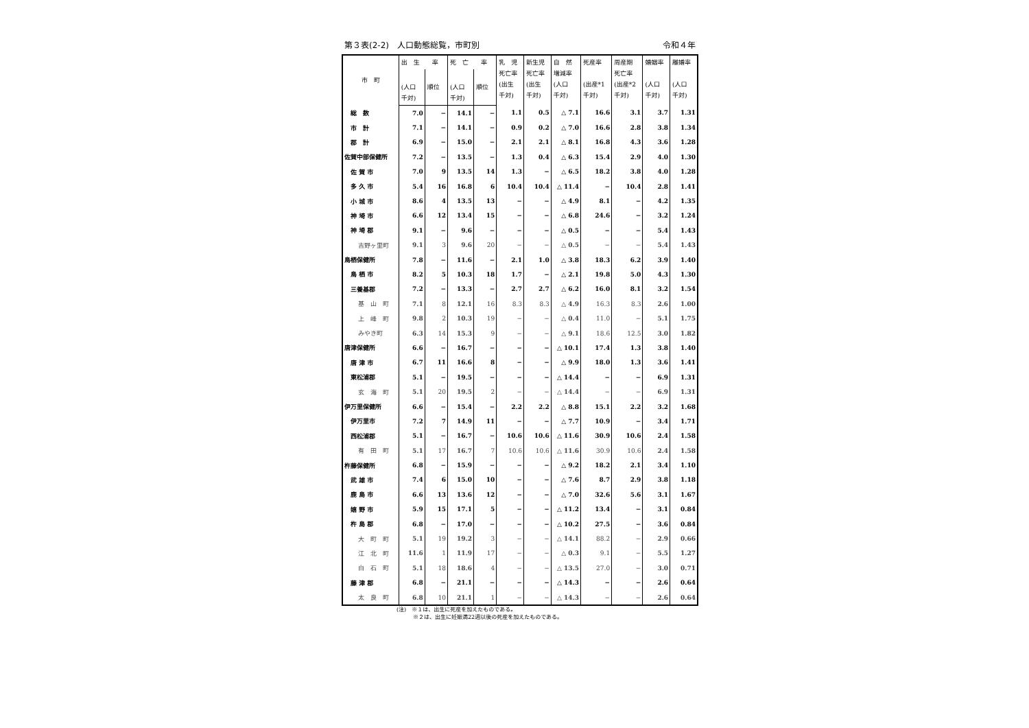第３表(2-2)　人口動態総覧，市町別 令和４年
| 市 町 | 出 生 率 | | 死 亡 率 | | 乳 児 死亡率 (出生 千対) | 新生児 死亡率 (出生 千対) | 自 然 増減率 (人口 千対) | 死産率 (出産*1 千対) | 周産期 死亡率 (出産*2 千対) | 婚姻率 (人口 千対) | 離婚率 (人口 千対) |
| --- | --- | --- | --- | --- | --- | --- | --- | --- | --- | --- | --- |
| | (人口 千対) | 順位 | (人口 千対) | 順位 | | | | | | | |
| 総 数 | 7.0 | − | 14.1 | − | 1.1 | 0.5 | △ 7.1 | 16.6 | 3.1 | 3.7 | 1.31 |
| 市 計 | 7.1 | − | 14.1 | − | 0.9 | 0.2 | △ 7.0 | 16.6 | 2.8 | 3.8 | 1.34 |
| 郡 計 | 6.9 | − | 15.0 | − | 2.1 | 2.1 | △ 8.1 | 16.8 | 4.3 | 3.6 | 1.28 |
| 佐賀中部保健所 | 7.2 | − | 13.5 | − | 1.3 | 0.4 | △ 6.3 | 15.4 | 2.9 | 4.0 | 1.30 |
| 佐 賀 市 | 7.0 | 9 | 13.5 | 14 | 1.3 | − | △ 6.5 | 18.2 | 3.8 | 4.0 | 1.28 |
| 多 久 市 | 5.4 | 16 | 16.8 | 6 | 10.4 | 10.4 | △ 11.4 | − | 10.4 | 2.8 | 1.41 |
| 小 城 市 | 8.6 | 4 | 13.5 | 13 | − | − | △ 4.9 | 8.1 | − | 4.2 | 1.35 |
| 神 埼 市 | 6.6 | 12 | 13.4 | 15 | − | − | △ 6.8 | 24.6 | − | 3.2 | 1.24 |
| 神 埼 郡 | 9.1 | − | 9.6 | − | − | − | △ 0.5 | − | − | 5.4 | 1.43 |
| 吉野ヶ里町 | 9.1 | 3 | 9.6 | 20 | − | − | △ 0.5 | − | − | 5.4 | 1.43 |
| 鳥栖保健所 | 7.8 | − | 11.6 | − | 2.1 | 1.0 | △ 3.8 | 18.3 | 6.2 | 3.9 | 1.40 |
| 鳥 栖 市 | 8.2 | 5 | 10.3 | 18 | 1.7 | − | △ 2.1 | 19.8 | 5.0 | 4.3 | 1.30 |
| 三養基郡 | 7.2 | − | 13.3 | − | 2.7 | 2.7 | △ 6.2 | 16.0 | 8.1 | 3.2 | 1.54 |
| 基 山 町 | 7.1 | 8 | 12.1 | 16 | 8.3 | 8.3 | △ 4.9 | 16.3 | 8.3 | 2.6 | 1.00 |
| 上 峰 町 | 9.8 | 2 | 10.3 | 19 | − | − | △ 0.4 | 11.0 | − | 5.1 | 1.75 |
| みやき町 | 6.3 | 14 | 15.3 | 9 | − | − | △ 9.1 | 18.6 | 12.5 | 3.0 | 1.82 |
| 唐津保健所 | 6.6 | − | 16.7 | − | − | − | △ 10.1 | 17.4 | 1.3 | 3.8 | 1.40 |
| 唐 津 市 | 6.7 | 11 | 16.6 | 8 | − | − | △ 9.9 | 18.0 | 1.3 | 3.6 | 1.41 |
| 東松浦郡 | 5.1 | − | 19.5 | − | − | − | △ 14.4 | − | − | 6.9 | 1.31 |
| 玄 海 町 | 5.1 | 20 | 19.5 | 2 | − | − | △ 14.4 | − | − | 6.9 | 1.31 |
| 伊万里保健所 | 6.6 | − | 15.4 | − | 2.2 | 2.2 | △ 8.8 | 15.1 | 2.2 | 3.2 | 1.68 |
| 伊万里市 | 7.2 | 7 | 14.9 | 11 | − | − | △ 7.7 | 10.9 | − | 3.4 | 1.71 |
| 西松浦郡 | 5.1 | − | 16.7 | − | 10.6 | 10.6 | △ 11.6 | 30.9 | 10.6 | 2.4 | 1.58 |
| 有 田 町 | 5.1 | 17 | 16.7 | 7 | 10.6 | 10.6 | △ 11.6 | 30.9 | 10.6 | 2.4 | 1.58 |
| 杵藤保健所 | 6.8 | − | 15.9 | − | − | − | △ 9.2 | 18.2 | 2.1 | 3.4 | 1.10 |
| 武 雄 市 | 7.4 | 6 | 15.0 | 10 | − | − | △ 7.6 | 8.7 | 2.9 | 3.8 | 1.18 |
| 鹿 島 市 | 6.6 | 13 | 13.6 | 12 | − | − | △ 7.0 | 32.6 | 5.6 | 3.1 | 1.67 |
| 嬉 野 市 | 5.9 | 15 | 17.1 | 5 | − | − | △ 11.2 | 13.4 | − | 3.1 | 0.84 |
| 杵 島 郡 | 6.8 | − | 17.0 | − | − | − | △ 10.2 | 27.5 | − | 3.6 | 0.84 |
| 大 町 町 | 5.1 | 19 | 19.2 | 3 | − | − | △ 14.1 | 88.2 | − | 2.9 | 0.66 |
| 江 北 町 | 11.6 | 1 | 11.9 | 17 | − | − | △ 0.3 | 9.1 | − | 5.5 | 1.27 |
| 白 石 町 | 5.1 | 18 | 18.6 | 4 | − | − | △ 13.5 | 27.0 | − | 3.0 | 0.71 |
| 藤 津 郡 | 6.8 | − | 21.1 | − | − | − | △ 14.3 | − | − | 2.6 | 0.64 |
| 太 良 町 | 6.8 | 10 | 21.1 | 1 | − | − | △ 14.3 | − | − | 2.6 | 0.64 |
(注)　※１は、出生に死産を加えたものである。
　　　※２は、出生に妊娠満22週以後の死産を加えたものである。